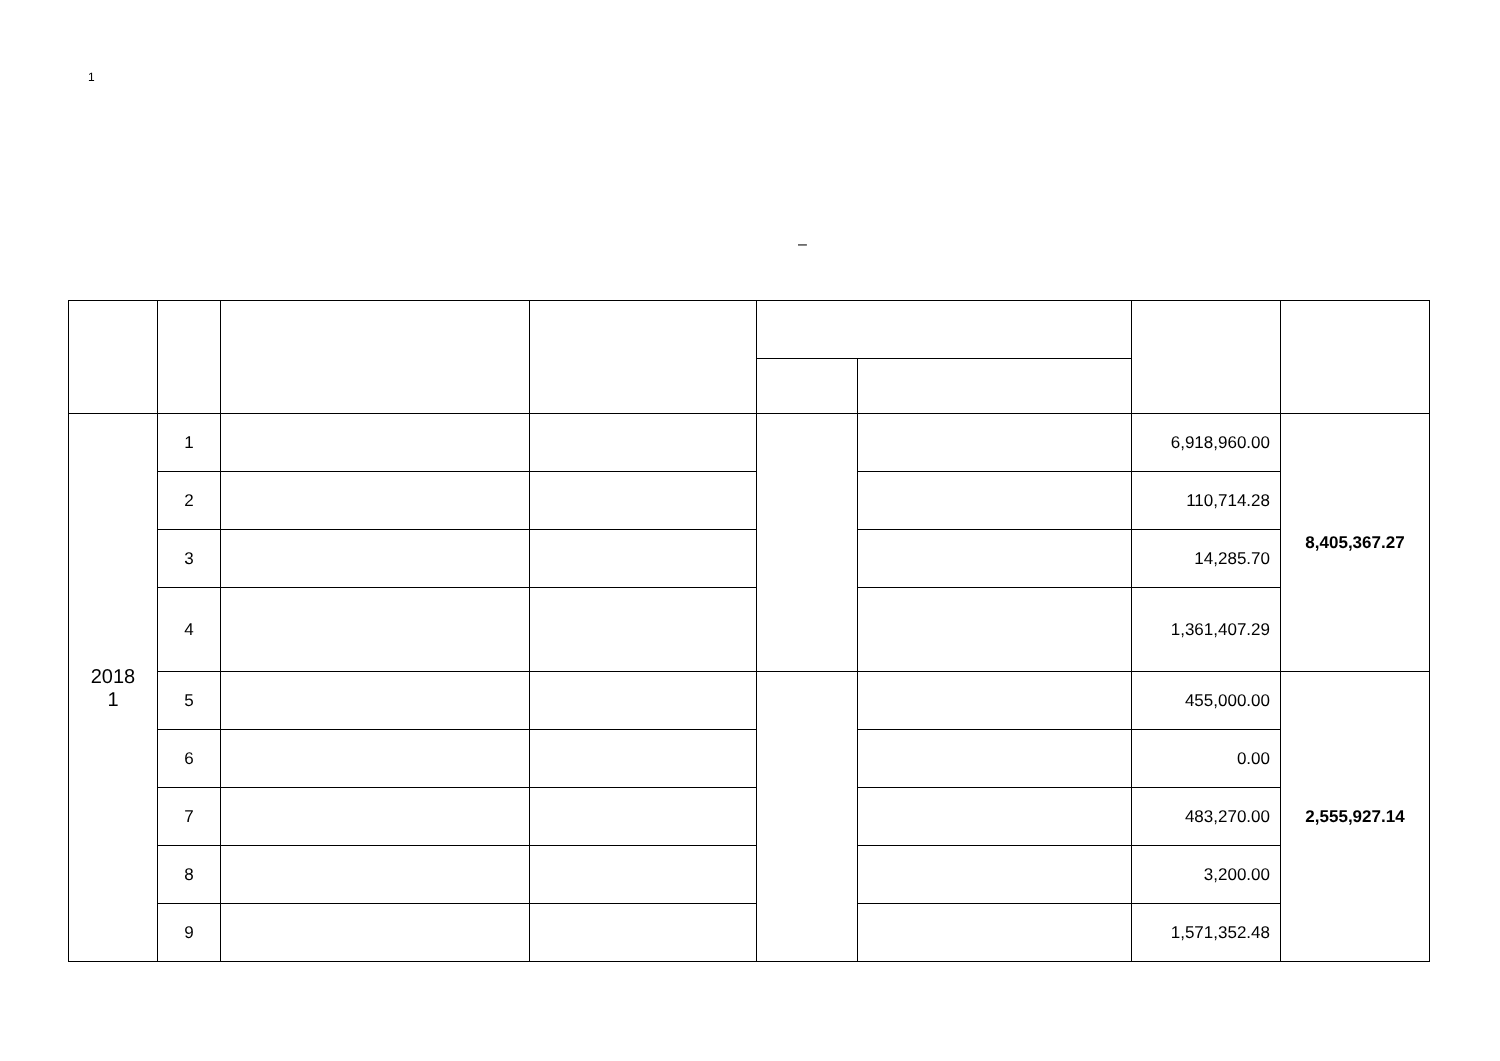1
–
| 2018 1 | 1 | | | | | 6,918,960.00 | 8,405,367.27 |
| | 2 | | | | | 110,714.28 | |
| | 3 | | | | | 14,285.70 | |
| | 4 | | | | | 1,361,407.29 | |
| | 5 | | | | | 455,000.00 | 2,555,927.14 |
| | 6 | | | | | 0.00 | |
| | 7 | | | | | 483,270.00 | |
| | 8 | | | | | 3,200.00 | |
| | 9 | | | | | 1,571,352.48 | |